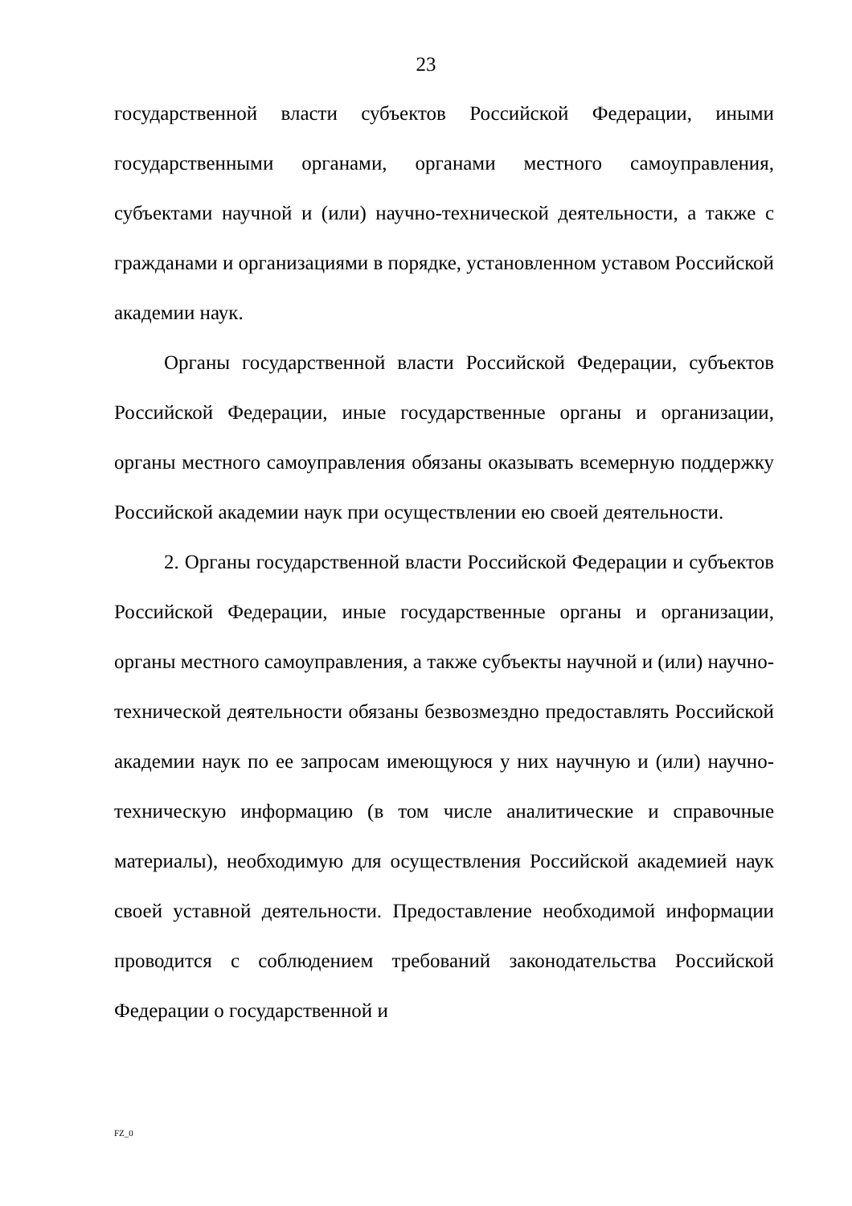23
государственной власти субъектов Российской Федерации, иными государственными органами, органами местного самоуправления, субъектами научной и (или) научно-технической деятельности, а также с гражданами и организациями в порядке, установленном уставом Российской академии наук.
Органы государственной власти Российской Федерации, субъектов Российской Федерации, иные государственные органы и организации, органы местного самоуправления обязаны оказывать всемерную поддержку Российской академии наук при осуществлении ею своей деятельности.
2. Органы государственной власти Российской Федерации и субъектов Российской Федерации, иные государственные органы и организации, органы местного самоуправления, а также субъекты научной и (или) научно-технической деятельности обязаны безвозмездно предоставлять Российской академии наук по ее запросам имеющуюся у них научную и (или) научно-техническую информацию (в том числе аналитические и справочные материалы), необходимую для осуществления Российской академией наук своей уставной деятельности. Предоставление необходимой информации проводится с соблюдением требований законодательства Российской Федерации о государственной и
FZ_0